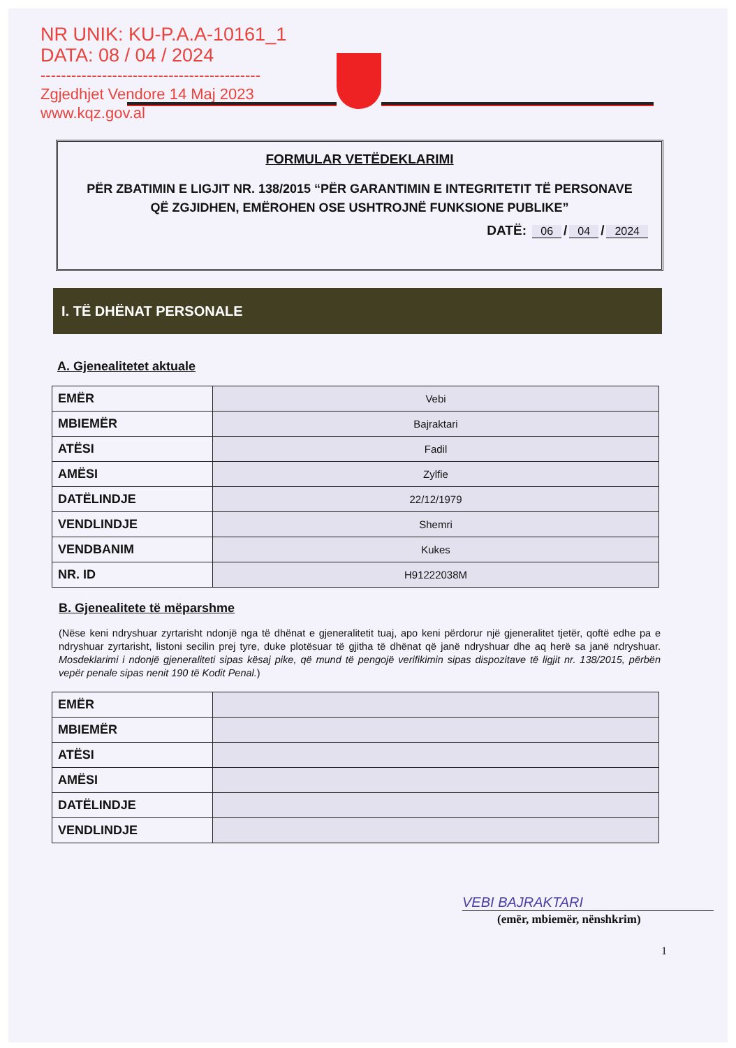NR UNIK: KU-P.A.A-10161_1
DATA: 08 / 04 / 2024
-------------------------------------------
Zgjedhjet Vendore 14 Maj 2023
www.kqz.gov.al
FORMULAR VETËDEKLARIMI
PËR ZBATIMIN E LIGJIT NR. 138/2015 “PËR GARANTIMIN E INTEGRITETIT TË PERSONAVE QË ZGJIDHEN, EMËROHEN OSE USHTROJNË FUNKSIONE PUBLIKE”
DATË: 06 / 04 / 2024
I. TË DHËNAT PERSONALE
A. Gjenealitetet aktuale
| EMËR | Vebi |
| MBIEMËR | Bajraktari |
| ATËSI | Fadil |
| AMËSI | Zylfie |
| DATËLINDJE | 22/12/1979 |
| VENDLINDJE | Shemri |
| VENDBANIM | Kukes |
| NR. ID | H91222038M |
B. Gjenealitete të mëparshme
(Nëse keni ndryshuar zyrtarisht ndonjë nga të dhënat e gjeneralitetit tuaj, apo keni përdorur një gjeneralitet tjetër, qoftë edhe pa e ndryshuar zyrtarisht, listoni secilin prej tyre, duke plotësuar të gjitha të dhënat që janë ndryshuar dhe aq herë sa janë ndryshuar. Mosdeklarimi i ndonjë gjeneraliteti sipas kësaj pike, që mund të pengojë verifikimin sipas dispozitave të ligjit nr. 138/2015, përbën vepër penale sipas nenit 190 të Kodit Penal.)
| EMËR | |
| MBIEMËR | |
| ATËSI | |
| AMËSI | |
| DATËLINDJE | |
| VENDLINDJE | |
VEBI BAJRAKTARI
(emër, mbiemër, nënshkrim)
1